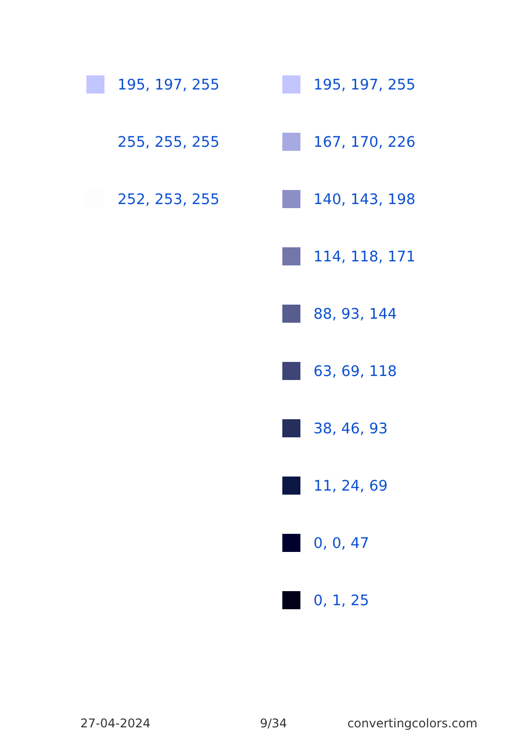195, 197, 255
255, 255, 255
252, 253, 255
195, 197, 255
167, 170, 226
140, 143, 198
114, 118, 171
88, 93, 144
63, 69, 118
38, 46, 93
11, 24, 69
0, 0, 47
0, 1, 25
27-04-2024 9/34 convertingcolors.com